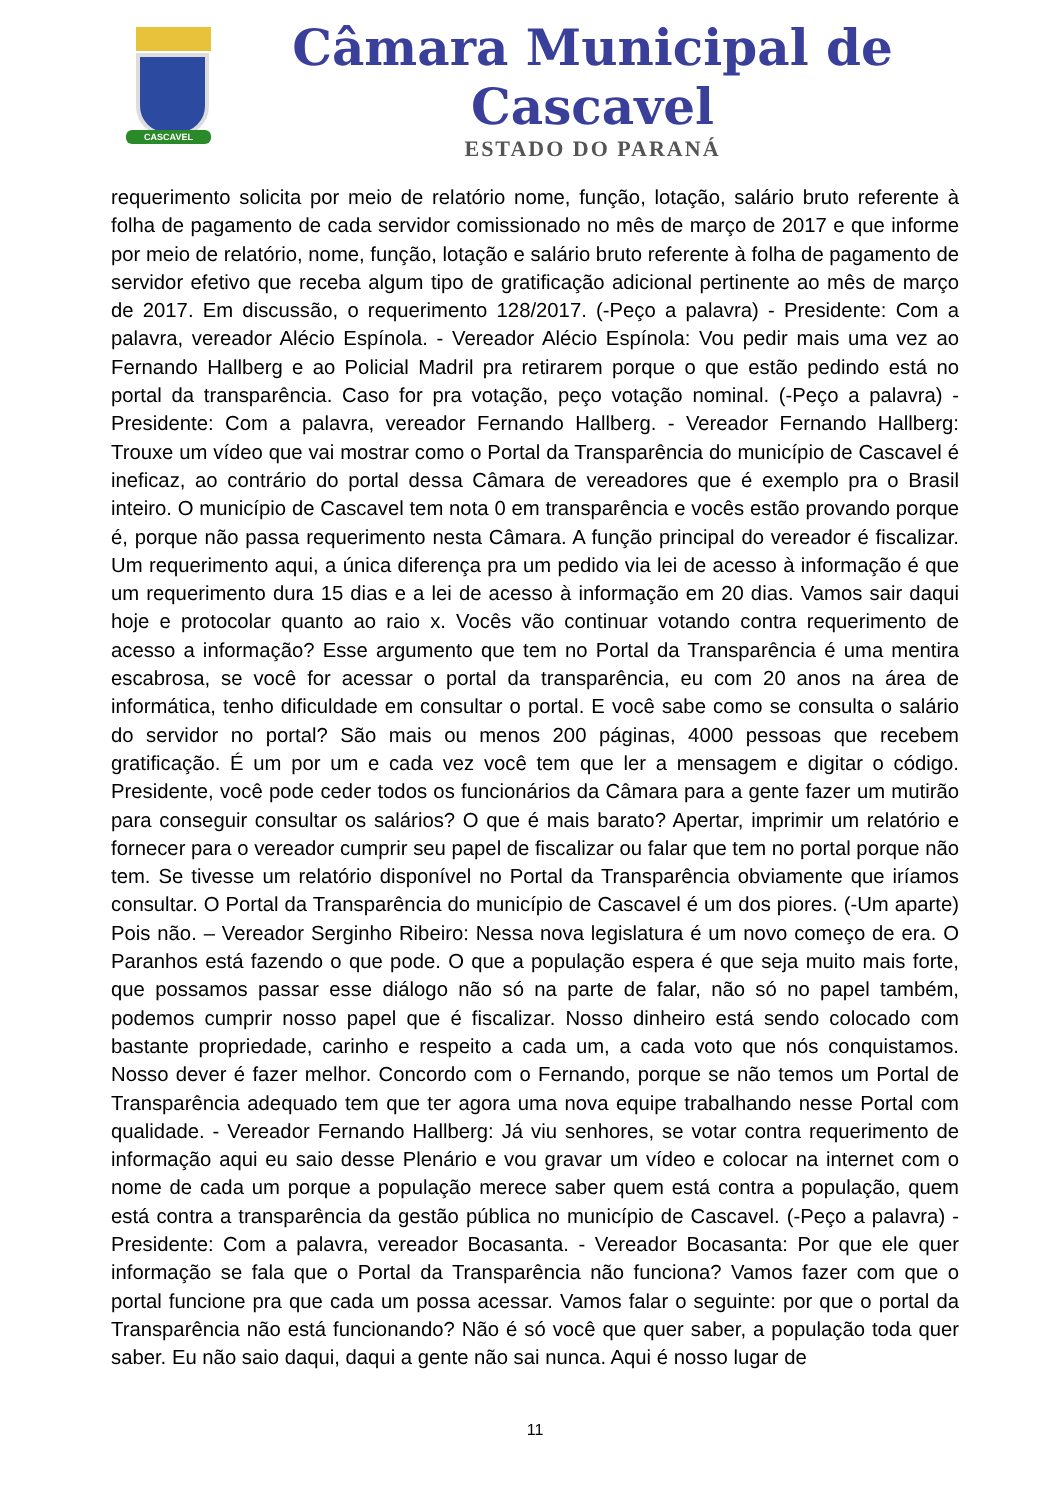CASCAVEL
Câmara Municipal de Cascavel
ESTADO DO PARANÁ
requerimento solicita por meio de relatório nome, função, lotação, salário bruto referente à folha de pagamento de cada servidor comissionado no mês de março de 2017 e que informe por meio de relatório, nome, função, lotação e salário bruto referente à folha de pagamento de servidor efetivo que receba algum tipo de gratificação adicional pertinente ao mês de março de 2017. Em discussão, o requerimento 128/2017. (-Peço a palavra) - Presidente: Com a palavra, vereador Alécio Espínola. - Vereador Alécio Espínola: Vou pedir mais uma vez ao Fernando Hallberg e ao Policial Madril pra retirarem porque o que estão pedindo está no portal da transparência. Caso for pra votação, peço votação nominal. (-Peço a palavra) - Presidente: Com a palavra, vereador Fernando Hallberg. - Vereador Fernando Hallberg: Trouxe um vídeo que vai mostrar como o Portal da Transparência do município de Cascavel é ineficaz, ao contrário do portal dessa Câmara de vereadores que é exemplo pra o Brasil inteiro. O município de Cascavel tem nota 0 em transparência e vocês estão provando porque é, porque não passa requerimento nesta Câmara. A função principal do vereador é fiscalizar. Um requerimento aqui, a única diferença pra um pedido via lei de acesso à informação é que um requerimento dura 15 dias e a lei de acesso à informação em 20 dias. Vamos sair daqui hoje e protocolar quanto ao raio x. Vocês vão continuar votando contra requerimento de acesso a informação? Esse argumento que tem no Portal da Transparência é uma mentira escabrosa, se você for acessar o portal da transparência, eu com 20 anos na área de informática, tenho dificuldade em consultar o portal. E você sabe como se consulta o salário do servidor no portal? São mais ou menos 200 páginas, 4000 pessoas que recebem gratificação. É um por um e cada vez você tem que ler a mensagem e digitar o código. Presidente, você pode ceder todos os funcionários da Câmara para a gente fazer um mutirão para conseguir consultar os salários? O que é mais barato? Apertar, imprimir um relatório e fornecer para o vereador cumprir seu papel de fiscalizar ou falar que tem no portal porque não tem. Se tivesse um relatório disponível no Portal da Transparência obviamente que iríamos consultar. O Portal da Transparência do município de Cascavel é um dos piores. (-Um aparte) Pois não. – Vereador Serginho Ribeiro: Nessa nova legislatura é um novo começo de era. O Paranhos está fazendo o que pode. O que a população espera é que seja muito mais forte, que possamos passar esse diálogo não só na parte de falar, não só no papel também, podemos cumprir nosso papel que é fiscalizar. Nosso dinheiro está sendo colocado com bastante propriedade, carinho e respeito a cada um, a cada voto que nós conquistamos. Nosso dever é fazer melhor. Concordo com o Fernando, porque se não temos um Portal de Transparência adequado tem que ter agora uma nova equipe trabalhando nesse Portal com qualidade. - Vereador Fernando Hallberg: Já viu senhores, se votar contra requerimento de informação aqui eu saio desse Plenário e vou gravar um vídeo e colocar na internet com o nome de cada um porque a população merece saber quem está contra a população, quem está contra a transparência da gestão pública no município de Cascavel. (-Peço a palavra) - Presidente: Com a palavra, vereador Bocasanta. - Vereador Bocasanta: Por que ele quer informação se fala que o Portal da Transparência não funciona? Vamos fazer com que o portal funcione pra que cada um possa acessar. Vamos falar o seguinte: por que o portal da Transparência não está funcionando? Não é só você que quer saber, a população toda quer saber. Eu não saio daqui, daqui a gente não sai nunca. Aqui é nosso lugar de
11